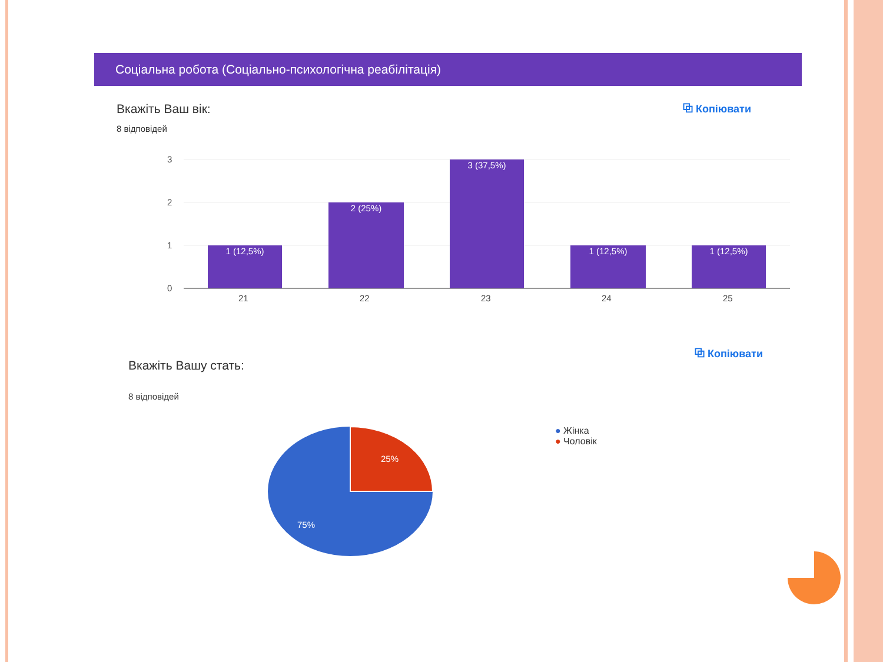Соціальна робота (Соціально-психологічна реабілітація)
Вкажіть Ваш вік:
8 відповідей
⧉ Копіювати
3
2
1
0
21
22
23
24
25
1 (12,5%)
2 (25%)
3 (37,5%)
1 (12,5%)
1 (12,5%)
⧉ Копіювати
Вкажіть Вашу стать:
8 відповідей
25%
75%
● Жінка
● Чоловік